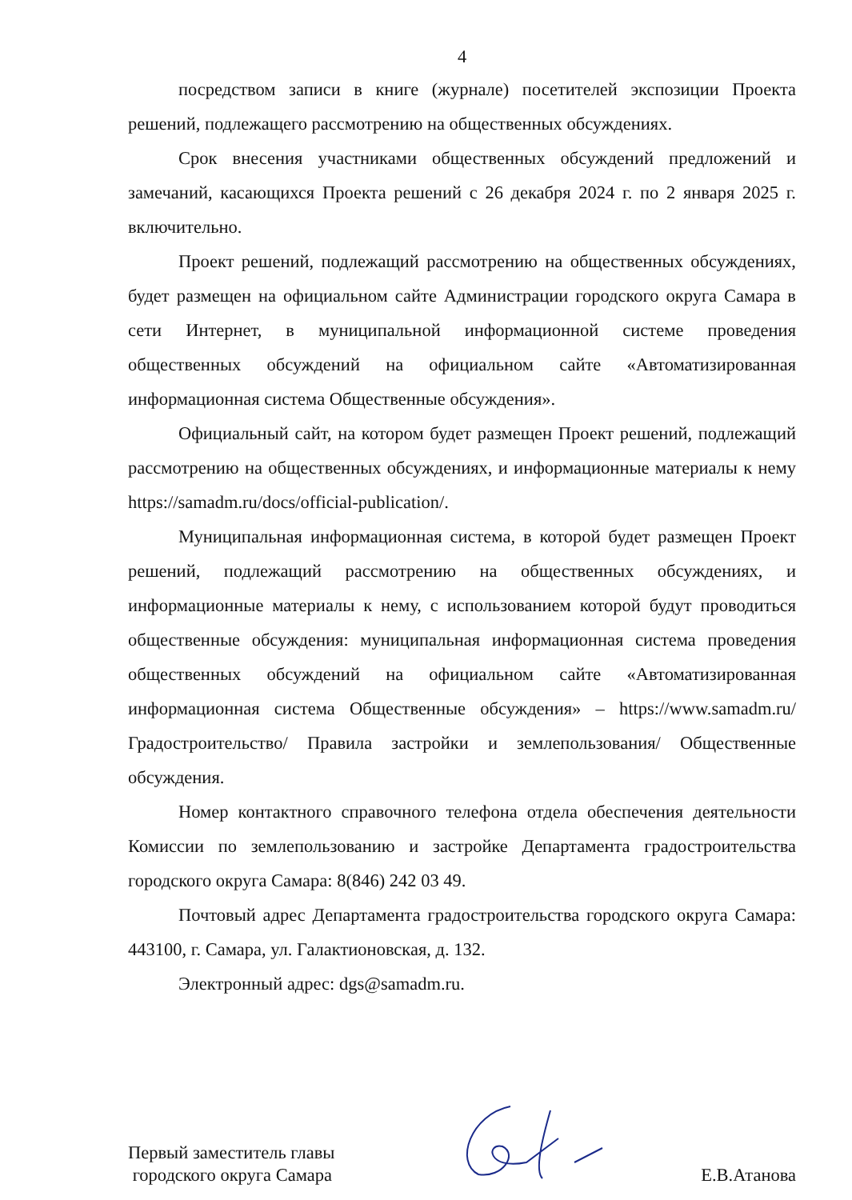4
посредством записи в книге (журнале) посетителей экспозиции Проекта решений, подлежащего рассмотрению на общественных обсуждениях.
Срок внесения участниками общественных обсуждений предложений и замечаний, касающихся Проекта решений с 26 декабря 2024 г. по 2 января 2025 г. включительно.
Проект решений, подлежащий рассмотрению на общественных обсуждениях, будет размещен на официальном сайте Администрации городского округа Самара в сети Интернет, в муниципальной информационной системе проведения общественных обсуждений на официальном сайте «Автоматизированная информационная система Общественные обсуждения».
Официальный сайт, на котором будет размещен Проект решений, подлежащий рассмотрению на общественных обсуждениях, и информационные материалы к нему https://samadm.ru/docs/official-publication/.
Муниципальная информационная система, в которой будет размещен Проект решений, подлежащий рассмотрению на общественных обсуждениях, и информационные материалы к нему, с использованием которой будут проводиться общественные обсуждения: муниципальная информационная система проведения общественных обсуждений на официальном сайте «Автоматизированная информационная система Общественные обсуждения» – https://www.samadm.ru/ Градостроительство/ Правила застройки и землепользования/ Общественные обсуждения.
Номер контактного справочного телефона отдела обеспечения деятельности Комиссии по землепользованию и застройке Департамента градостроительства городского округа Самара: 8(846) 242 03 49.
Почтовый адрес Департамента градостроительства городского округа Самара: 443100, г. Самара, ул. Галактионовская, д. 132.
Электронный адрес: dgs@samadm.ru.
Первый заместитель главы
городского округа Самара
Е.В.Атанова